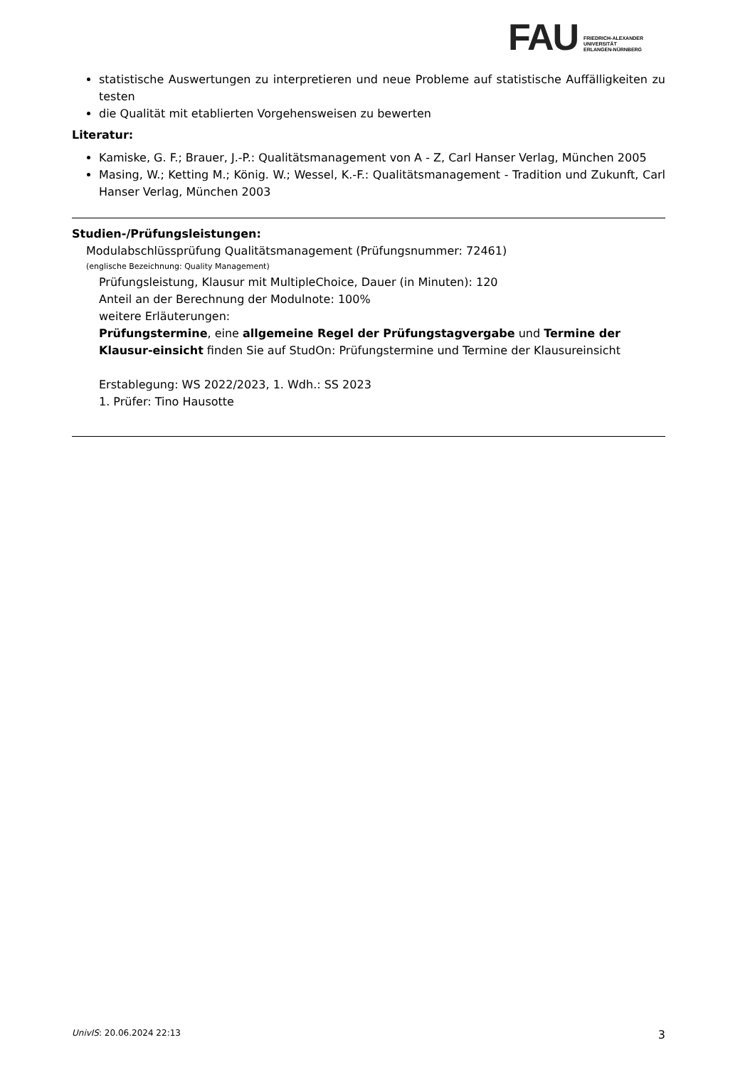FAU
FRIEDRICH-ALEXANDER
UNIVERSITÄT
ERLANGEN-NÜRNBERG
statistische Auswertungen zu interpretieren und neue Probleme auf statistische Auffälligkeiten zu testen
die Qualität mit etablierten Vorgehensweisen zu bewerten
Literatur:
Kamiske, G. F.; Brauer, J.-P.: Qualitätsmanagement von A - Z, Carl Hanser Verlag, München 2005
Masing, W.; Ketting M.; König. W.; Wessel, K.-F.: Qualitätsmanagement - Tradition und Zukunft, Carl Hanser Verlag, München 2003
Studien-/Prüfungsleistungen:
Modulabschlüssprüfung Qualitätsmanagement (Prüfungsnummer: 72461)
(englische Bezeichnung: Quality Management)
Prüfungsleistung, Klausur mit MultipleChoice, Dauer (in Minuten): 120
Anteil an der Berechnung der Modulnote: 100%
weitere Erläuterungen:
Prüfungstermine, eine allgemeine Regel der Prüfungstagvergabe und Termine der Klausur-einsicht finden Sie auf StudOn: Prüfungstermine und Termine der Klausureinsicht
Erstablegung: WS 2022/2023, 1. Wdh.: SS 2023
1. Prüfer: Tino Hausotte
UnivIS: 20.06.2024 22:13 3